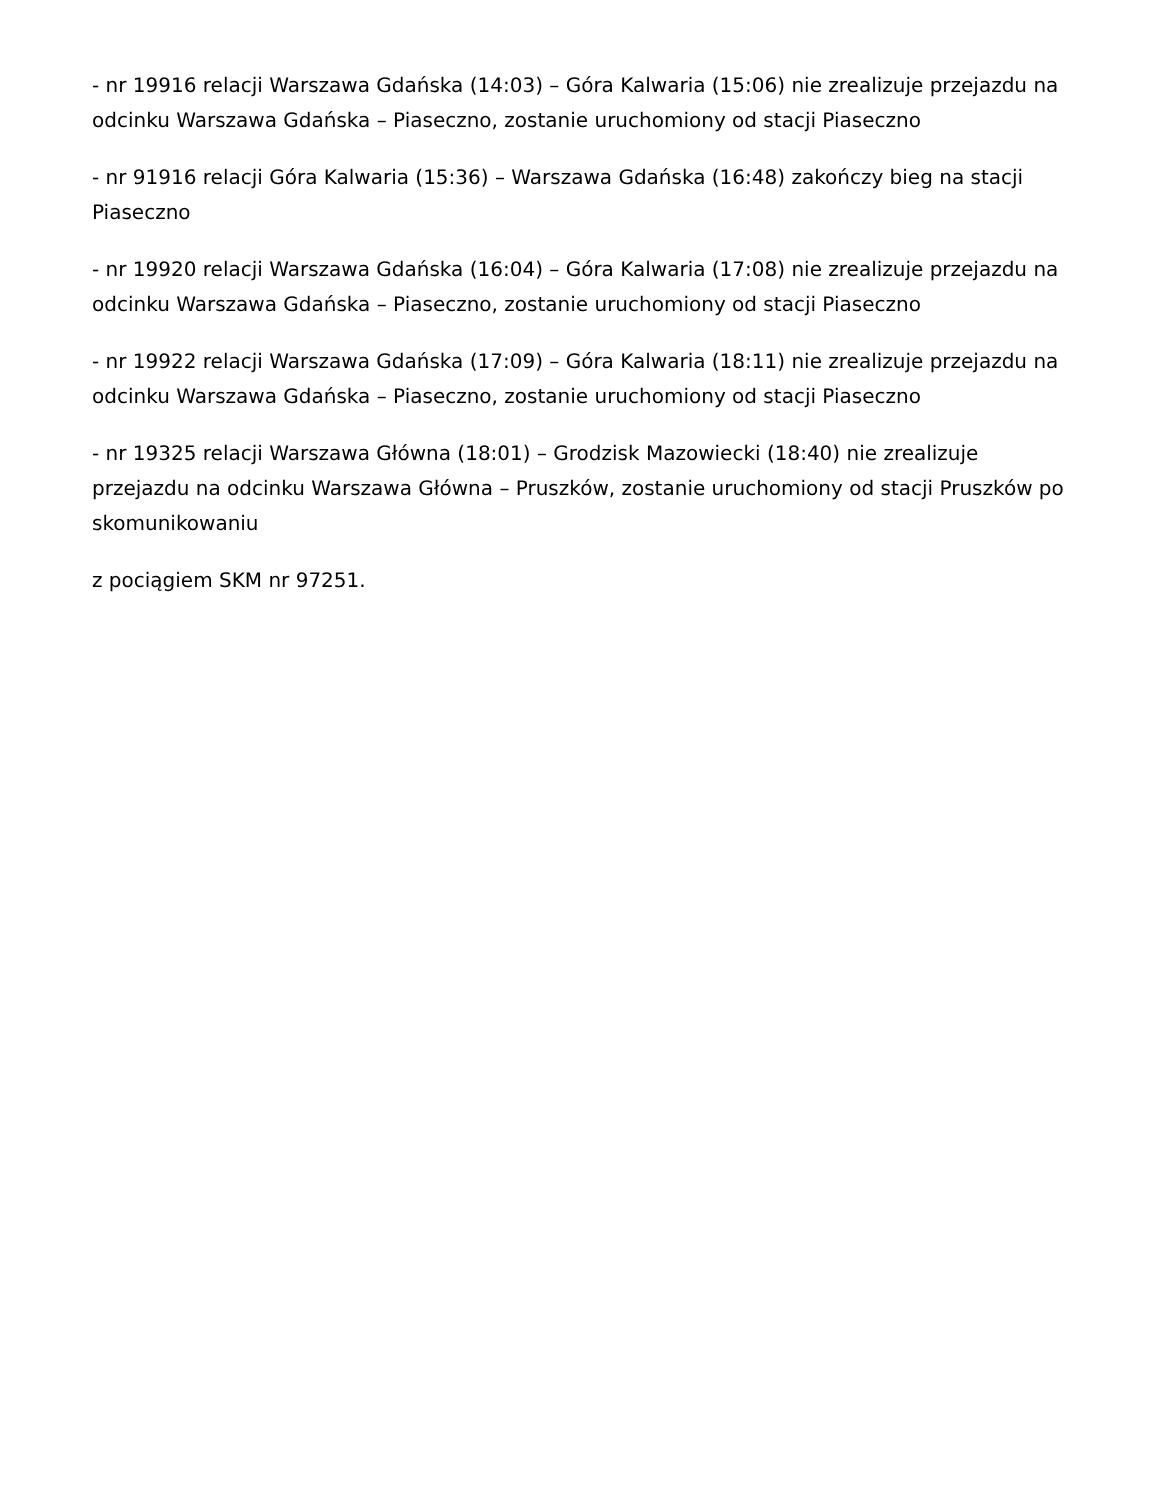- nr 19916 relacji Warszawa Gdańska (14:03) – Góra Kalwaria (15:06) nie zrealizuje przejazdu na odcinku Warszawa Gdańska – Piaseczno, zostanie uruchomiony od stacji Piaseczno
- nr 91916 relacji Góra Kalwaria (15:36) – Warszawa Gdańska (16:48) zakończy bieg na stacji Piaseczno
- nr 19920 relacji Warszawa Gdańska (16:04) – Góra Kalwaria (17:08) nie zrealizuje przejazdu na odcinku Warszawa Gdańska – Piaseczno, zostanie uruchomiony od stacji Piaseczno
- nr 19922 relacji Warszawa Gdańska (17:09) – Góra Kalwaria (18:11) nie zrealizuje przejazdu na odcinku Warszawa Gdańska – Piaseczno, zostanie uruchomiony od stacji Piaseczno
- nr 19325 relacji Warszawa Główna (18:01) – Grodzisk Mazowiecki (18:40) nie zrealizuje przejazdu na odcinku Warszawa Główna – Pruszków, zostanie uruchomiony od stacji Pruszków po skomunikowaniu
z pociągiem SKM nr 97251.